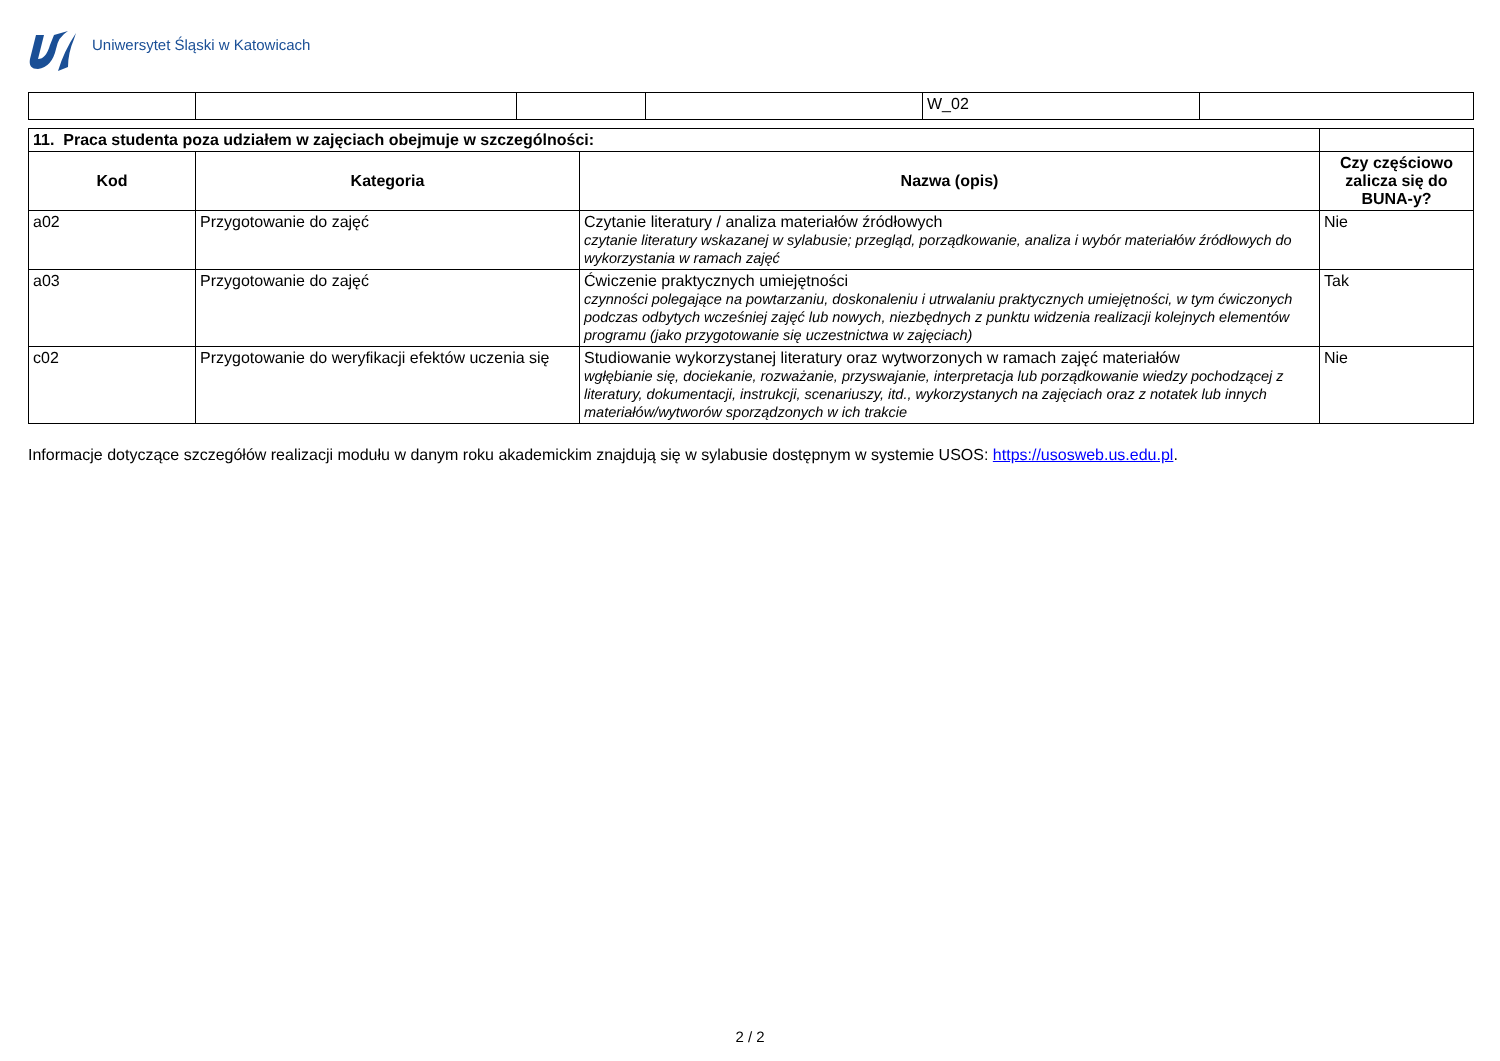Uniwersytet Śląski w Katowicach
| | | | | W_02 | |
| 11. Praca studenta poza udziałem w zajęciach obejmuje w szczególności: | | | |
| Kod | Kategoria | Nazwa (opis) | Czy częściowo zalicza się do BUNA-y? |
| a02 | Przygotowanie do zajęć | Czytanie literatury / analiza materiałów źródłowych czytanie literatury wskazanej w sylabusie; przegląd, porządkowanie, analiza i wybór materiałów źródłowych do wykorzystania w ramach zajęć | Nie |
| a03 | Przygotowanie do zajęć | Ćwiczenie praktycznych umiejętności czynności polegające na powtarzaniu, doskonaleniu i utrwalaniu praktycznych umiejętności, w tym ćwiczonych podczas odbytych wcześniej zajęć lub nowych, niezbędnych z punktu widzenia realizacji kolejnych elementów programu (jako przygotowanie się uczestnictwa w zajęciach) | Tak |
| c02 | Przygotowanie do weryfikacji efektów uczenia się | Studiowanie wykorzystanej literatury oraz wytworzonych w ramach zajęć materiałów wgłębianie się, dociekanie, rozważanie, przyswajanie, interpretacja lub porządkowanie wiedzy pochodzącej z literatury, dokumentacji, instrukcji, scenariuszy, itd., wykorzystanych na zajęciach oraz z notatek lub innych materiałów/wytworów sporządzonych w ich trakcie | Nie |
Informacje dotyczące szczegółów realizacji modułu w danym roku akademickim znajdują się w sylabusie dostępnym w systemie USOS: https://usosweb.us.edu.pl.
2 / 2